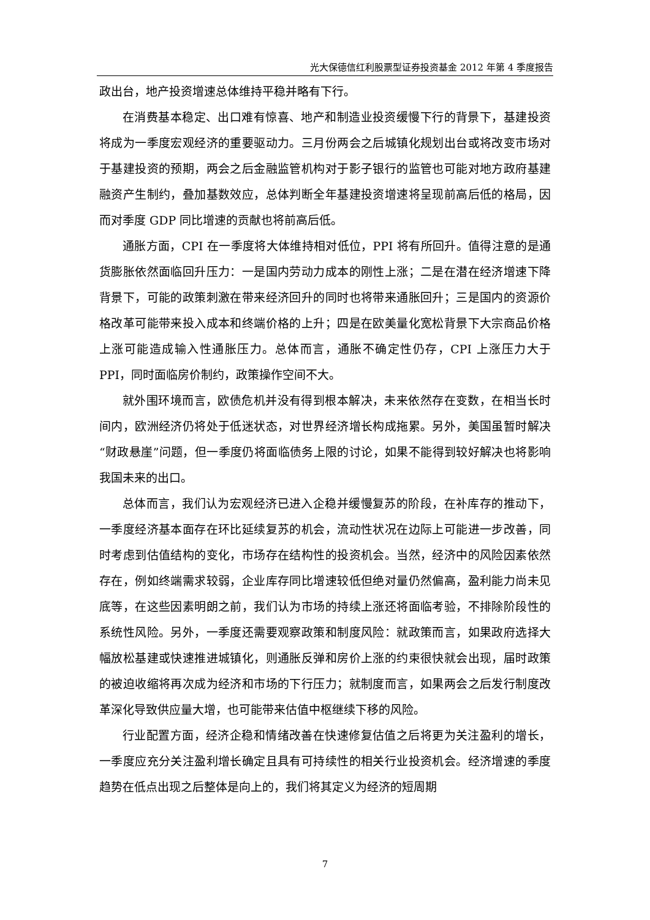光大保德信红利股票型证券投资基金 2012 年第 4 季度报告
政出台，地产投资增速总体维持平稳并略有下行。
在消费基本稳定、出口难有惊喜、地产和制造业投资缓慢下行的背景下，基建投资将成为一季度宏观经济的重要驱动力。三月份两会之后城镇化规划出台或将改变市场对于基建投资的预期，两会之后金融监管机构对于影子银行的监管也可能对地方政府基建融资产生制约，叠加基数效应，总体判断全年基建投资增速将呈现前高后低的格局，因而对季度 GDP 同比增速的贡献也将前高后低。
通胀方面，CPI 在一季度将大体维持相对低位，PPI 将有所回升。值得注意的是通货膨胀依然面临回升压力：一是国内劳动力成本的刚性上涨；二是在潜在经济增速下降背景下，可能的政策刺激在带来经济回升的同时也将带来通胀回升；三是国内的资源价格改革可能带来投入成本和终端价格的上升；四是在欧美量化宽松背景下大宗商品价格上涨可能造成输入性通胀压力。总体而言，通胀不确定性仍存，CPI 上涨压力大于 PPI，同时面临房价制约，政策操作空间不大。
就外围环境而言，欧债危机并没有得到根本解决，未来依然存在变数，在相当长时间内，欧洲经济仍将处于低迷状态，对世界经济增长构成拖累。另外，美国虽暂时解决“财政悬崖”问题，但一季度仍将面临债务上限的讨论，如果不能得到较好解决也将影响我国未来的出口。
总体而言，我们认为宏观经济已进入企稳并缓慢复苏的阶段，在补库存的推动下，一季度经济基本面存在环比延续复苏的机会，流动性状况在边际上可能进一步改善，同时考虑到估值结构的变化，市场存在结构性的投资机会。当然，经济中的风险因素依然存在，例如终端需求较弱，企业库存同比增速较低但绝对量仍然偏高，盈利能力尚未见底等，在这些因素明朗之前，我们认为市场的持续上涨还将面临考验，不排除阶段性的系统性风险。另外，一季度还需要观察政策和制度风险：就政策而言，如果政府选择大幅放松基建或快速推进城镇化，则通胀反弹和房价上涨的约束很快就会出现，届时政策的被迫收缩将再次成为经济和市场的下行压力；就制度而言，如果两会之后发行制度改革深化导致供应量大增，也可能带来估值中枢继续下移的风险。
行业配置方面，经济企稳和情绪改善在快速修复估值之后将更为关注盈利的增长，一季度应充分关注盈利增长确定且具有可持续性的相关行业投资机会。经济增速的季度趋势在低点出现之后整体是向上的，我们将其定义为经济的短周期
7